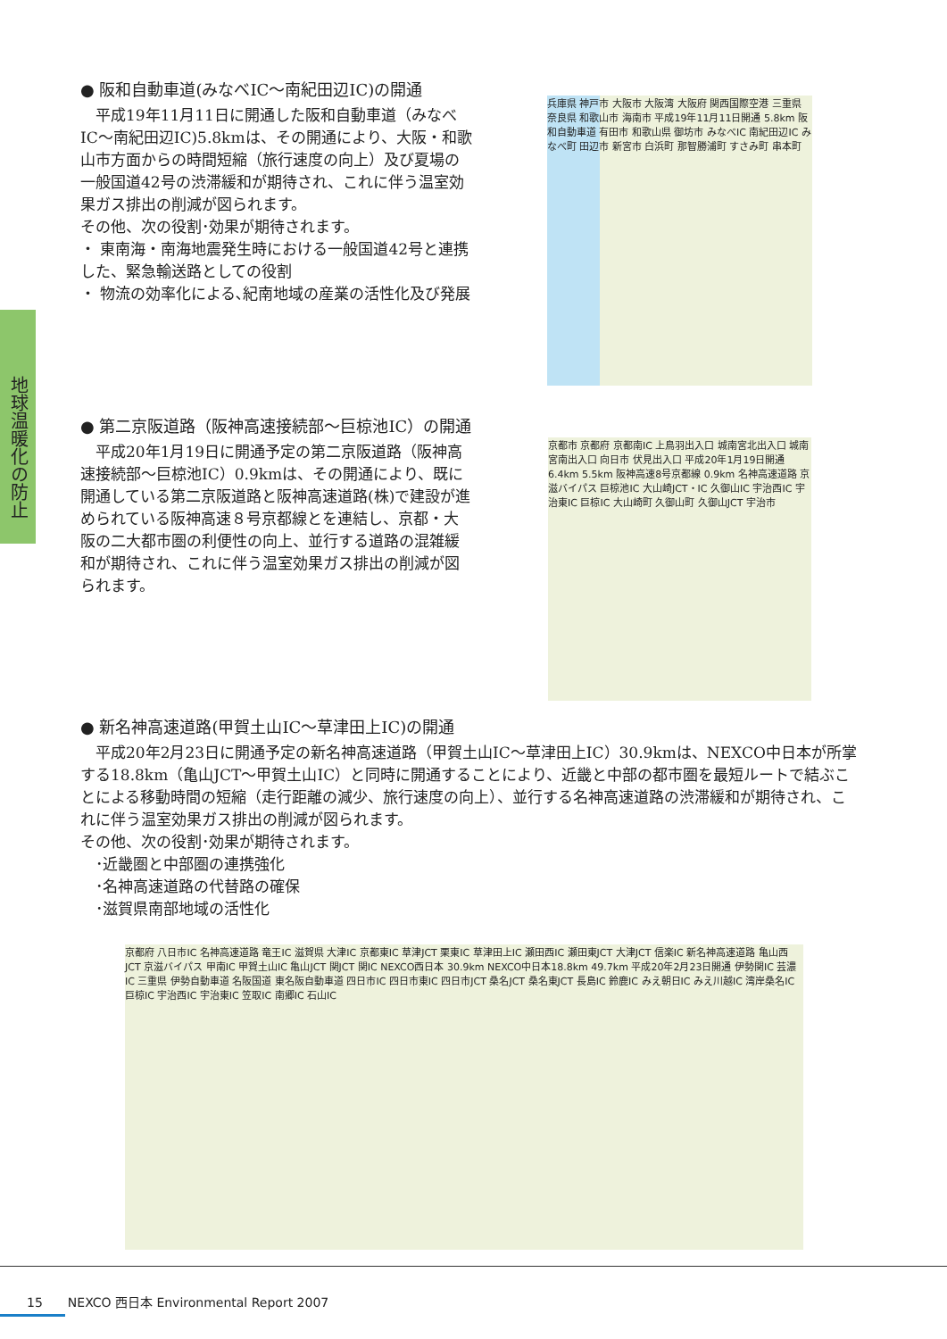地球温暖化の防止
● 阪和自動車道(みなべIC～南紀田辺IC)の開通
　平成19年11月11日に開通した阪和自動車道（みなべIC～南紀田辺IC)5.8kmは、その開通により、大阪・和歌山市方面からの時間短縮（旅行速度の向上）及び夏場の一般国道42号の渋滞緩和が期待され、これに伴う温室効果ガス排出の削減が図られます。
その他、次の役割･効果が期待されます。
・ 東南海・南海地震発生時における一般国道42号と連携した、緊急輸送路としての役割
・ 物流の効率化による､紀南地域の産業の活性化及び発展
兵庫県 神戸市 大阪市 大阪湾 大阪府 関西国際空港 三重県 奈良県 和歌山市 海南市 平成19年11月11日開通 5.8km 阪和自動車道 有田市 和歌山県 御坊市 みなべIC 南紀田辺IC みなべ町 田辺市 新宮市 白浜町 那智勝浦町 すさみ町 串本町
● 第二京阪道路（阪神高速接続部～巨椋池IC）の開通
　平成20年1月19日に開通予定の第二京阪道路（阪神高速接続部～巨椋池IC）0.9kmは、その開通により、既に開通している第二京阪道路と阪神高速道路(株)で建設が進められている阪神高速８号京都線とを連結し、京都・大阪の二大都市圏の利便性の向上、並行する道路の混雑緩和が期待され、これに伴う温室効果ガス排出の削減が図られます。
京都市 京都府 京都南IC 上鳥羽出入口 城南宮北出入口 城南宮南出入口 向日市 伏見出入口 平成20年1月19日開通 6.4km 5.5km 阪神高速8号京都線 0.9km 名神高速道路 京滋バイパス 巨椋池IC 大山崎JCT・IC 久御山IC 宇治西IC 宇治東IC 巨椋IC 大山崎町 久御山町 久御山JCT 宇治市
● 新名神高速道路(甲賀土山IC～草津田上IC)の開通
　平成20年2月23日に開通予定の新名神高速道路（甲賀土山IC～草津田上IC）30.9kmは、NEXCO中日本が所掌する18.8km（亀山JCT～甲賀土山IC）と同時に開通することにより、近畿と中部の都市圏を最短ルートで結ぶことによる移動時間の短縮（走行距離の減少、旅行速度の向上）、並行する名神高速道路の渋滞緩和が期待され、これに伴う温室効果ガス排出の削減が図られます。
その他、次の役割･効果が期待されます。
　･近畿圏と中部圏の連携強化
　･名神高速道路の代替路の確保
　･滋賀県南部地域の活性化
京都府 八日市IC 名神高速道路 竜王IC 滋賀県 大津IC 京都東IC 草津JCT 栗東IC 草津田上IC 瀬田西IC 瀬田東JCT 大津JCT 信楽IC 新名神高速道路 亀山西JCT 京滋バイパス 甲南IC 甲賀土山IC 亀山JCT 関JCT 関IC NEXCO西日本 30.9km NEXCO中日本18.8km 49.7km 平成20年2月23日開通 伊勢関IC 芸濃IC 三重県 伊勢自動車道 名阪国道 東名阪自動車道 四日市IC 四日市東IC 四日市JCT 桑名JCT 桑名東JCT 長島IC 鈴鹿IC みえ朝日IC みえ川越IC 湾岸桑名IC 巨椋IC 宇治西IC 宇治東IC 笠取IC 南郷IC 石山IC
15　　NEXCO 西日本 Environmental Report 2007